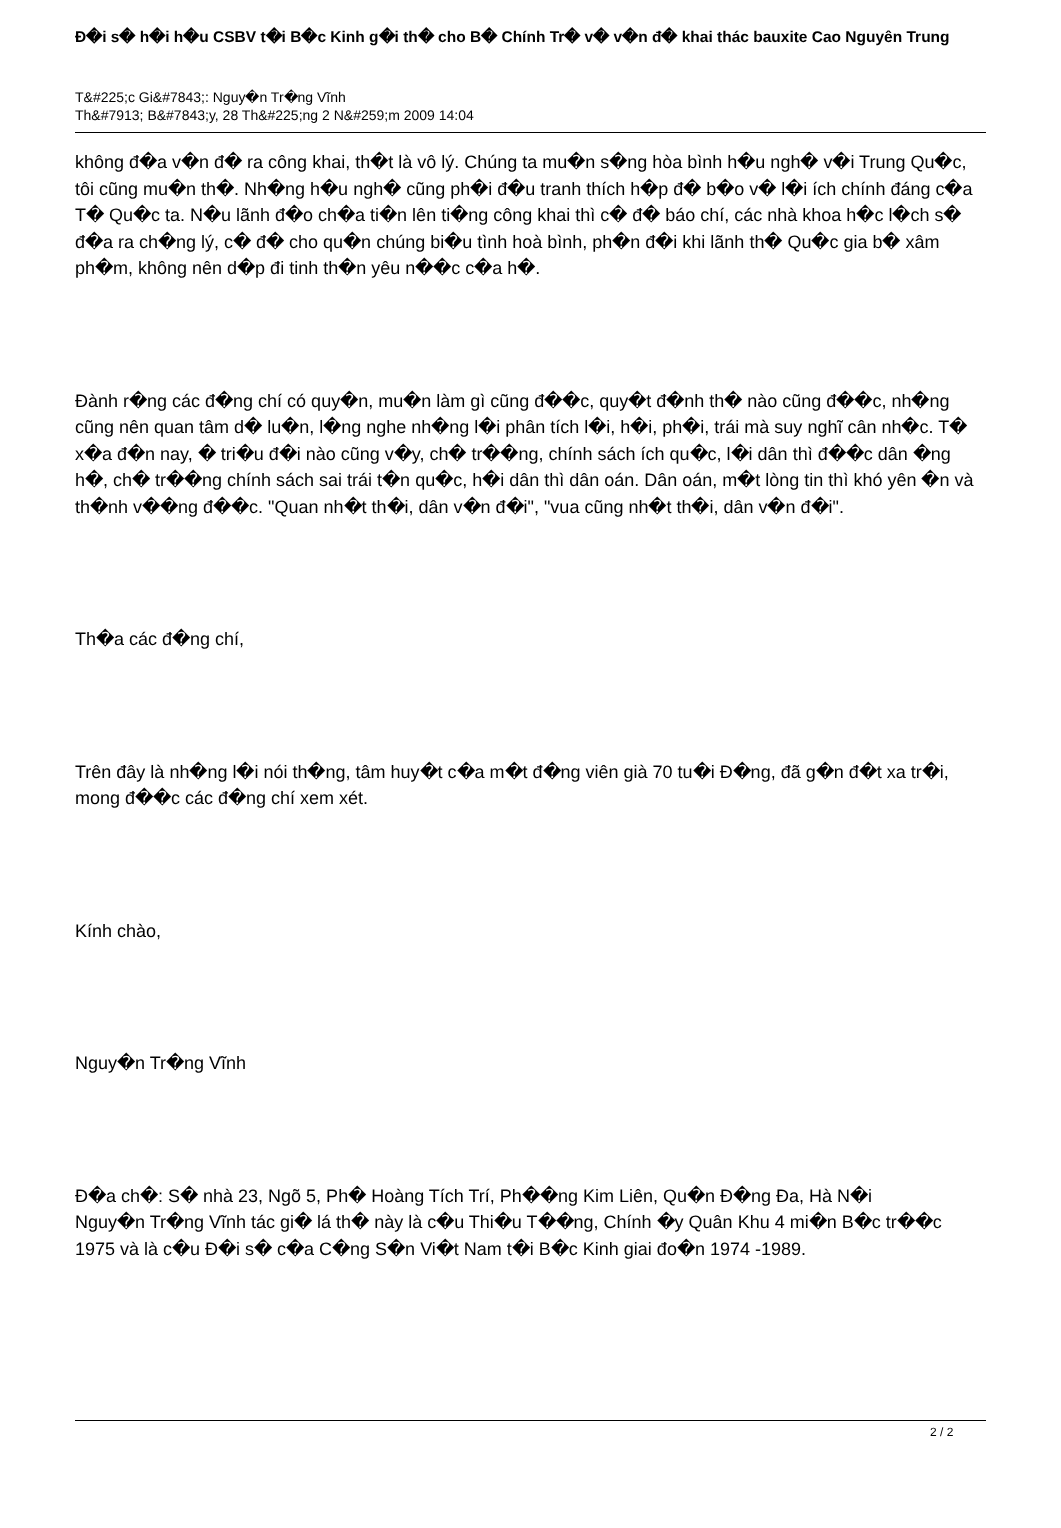Đ�i s� h�i h�u CSBV t�i B�c Kinh g�i th� cho B� Chính Tr� v� v�n đ� khai thác bauxite Cao Nguyên Trung
T&#225;c Gi&#7843;: Nguy�n Tr�ng Vĩnh
Th&#7913; B&#7843;y, 28 Th&#225;ng 2 N&#259;m 2009 14:04
không đ�a v�n đ� ra công khai, th�t là vô lý. Chúng ta mu�n s�ng hòa bình h�u ngh� v�i Trung Qu�c, tôi cũng mu�n th�. Nh�ng h�u ngh� cũng ph�i đ�u tranh thích h�p đ� b�o v� l�i ích chính đáng c�a T� Qu�c ta. N�u lãnh đ�o ch�a ti�n lên ti�ng công khai thì c� đ� báo chí, các nhà khoa h�c l�ch s� đ�a ra ch�ng lý, c� đ� cho qu�n chúng bi�u tình hoà bình, ph�n đ�i khi lãnh th� Qu�c gia b� xâm ph�m, không nên d�p đi tinh th�n yêu n��c c�a h�.
Đành r�ng các đ�ng chí có quy�n, mu�n làm gì cũng đ��c, quy�t đ�nh th� nào cũng đ��c, nh�ng cũng nên quan tâm d� lu�n, l�ng nghe nh�ng l�i phân tích l�i, h�i, ph�i, trái mà suy nghĩ cân nh�c. T� x�a đ�n nay, � tri�u đ�i nào cũng v�y, ch� tr��ng, chính sách ích qu�c, l�i dân thì đ��c dân �ng h�, ch� tr��ng chính sách sai trái t�n qu�c, h�i dân thì dân oán. Dân oán, m�t lòng tin thì khó yên �n và th�nh v��ng đ��c. "Quan nh�t th�i, dân v�n đ�i", "vua cũng nh�t th�i, dân v�n đ�i".
Th�a các đ�ng chí,
Trên đây là nh�ng l�i nói th�ng, tâm huy�t c�a m�t đ�ng viên già 70 tu�i Đ�ng, đã g�n đ�t xa tr�i, mong đ��c các đ�ng chí xem xét.
Kính chào,
Nguy�n Tr�ng Vĩnh
Đ�a ch�: S� nhà 23, Ngõ 5, Ph� Hoàng Tích Trí, Ph��ng Kim Liên, Qu�n Đ�ng Đa, Hà N�i
Nguy�n Tr�ng Vĩnh tác gi� lá th� này là c�u Thi�u T��ng, Chính �y Quân Khu 4 mi�n B�c tr��c 1975 và là c�u Đ�i s� c�a C�ng S�n Vi�t Nam t�i B�c Kinh giai đo�n 1974 -1989.
2 / 2